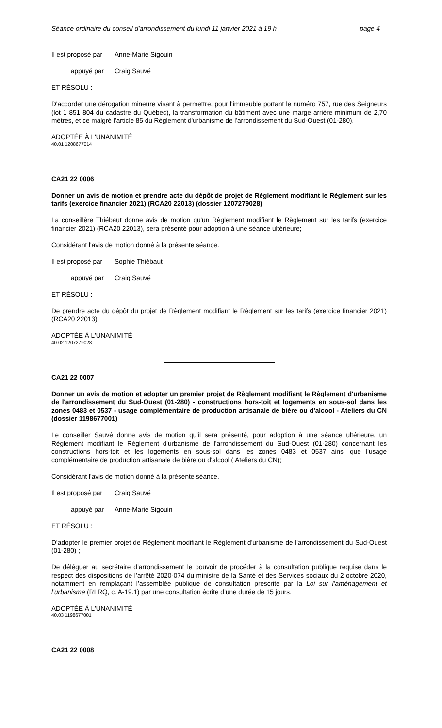Séance ordinaire du conseil d'arrondissement du lundi 11 janvier 2021 à 19 h page 4
Il est proposé par Anne-Marie Sigouin
appuyé par Craig Sauvé
ET RÉSOLU :
D'accorder une dérogation mineure visant à permettre, pour l'immeuble portant le numéro 757, rue des Seigneurs (lot 1 851 804 du cadastre du Québec), la transformation du bâtiment avec une marge arrière minimum de 2,70 mètres, et ce malgré l’article 85 du Règlement d'urbanisme de l'arrondissement du Sud-Ouest (01-280).
ADOPTÉE À L'UNANIMITÉ
40.01 1208677014
CA21 22 0006
Donner un avis de motion et prendre acte du dépôt de projet de Règlement modifiant le Règlement sur les tarifs (exercice financier 2021) (RCA20 22013) (dossier 1207279028)
La conseillère Thiébaut donne avis de motion qu'un Règlement modifiant le Règlement sur les tarifs (exercice financier 2021) (RCA20 22013), sera présenté pour adoption à une séance ultérieure;
Considérant l'avis de motion donné à la présente séance.
Il est proposé par Sophie Thiébaut
appuyé par Craig Sauvé
ET RÉSOLU :
De prendre acte du dépôt du projet de Règlement modifiant le Règlement sur les tarifs (exercice financier 2021) (RCA20 22013).
ADOPTÉE À L'UNANIMITÉ
40.02 1207279028
CA21 22 0007
Donner un avis de motion et adopter un premier projet de Règlement modifiant le Règlement d'urbanisme de l'arrondissement du Sud-Ouest (01-280) - constructions hors-toit et logements en sous-sol dans les zones 0483 et 0537 - usage complémentaire de production artisanale de bière ou d'alcool - Ateliers du CN (dossier 1198677001)
Le conseiller Sauvé donne avis de motion qu'il sera présenté, pour adoption à une séance ultérieure, un Règlement modifiant le Règlement d'urbanisme de l'arrondissement du Sud-Ouest (01-280) concernant les constructions hors-toit et les logements en sous-sol dans les zones 0483 et 0537 ainsi que l'usage complémentaire de production artisanale de bière ou d'alcool ( Ateliers du CN);
Considérant l'avis de motion donné à la présente séance.
Il est proposé par Craig Sauvé
appuyé par Anne-Marie Sigouin
ET RÉSOLU :
D’adopter le premier projet de Règlement modifiant le Règlement d'urbanisme de l'arrondissement du Sud-Ouest (01-280) ;
De déléguer au secrétaire d’arrondissement le pouvoir de procéder à la consultation publique requise dans le respect des dispositions de l’arrêté 2020-074 du ministre de la Santé et des Services sociaux du 2 octobre 2020, notamment en remplaçant l’assemblée publique de consultation prescrite par la Loi sur l’aménagement et l’urbanisme (RLRQ, c. A-19.1) par une consultation écrite d’une durée de 15 jours.
ADOPTÉE À L'UNANIMITÉ
40.03 1198677001
CA21 22 0008